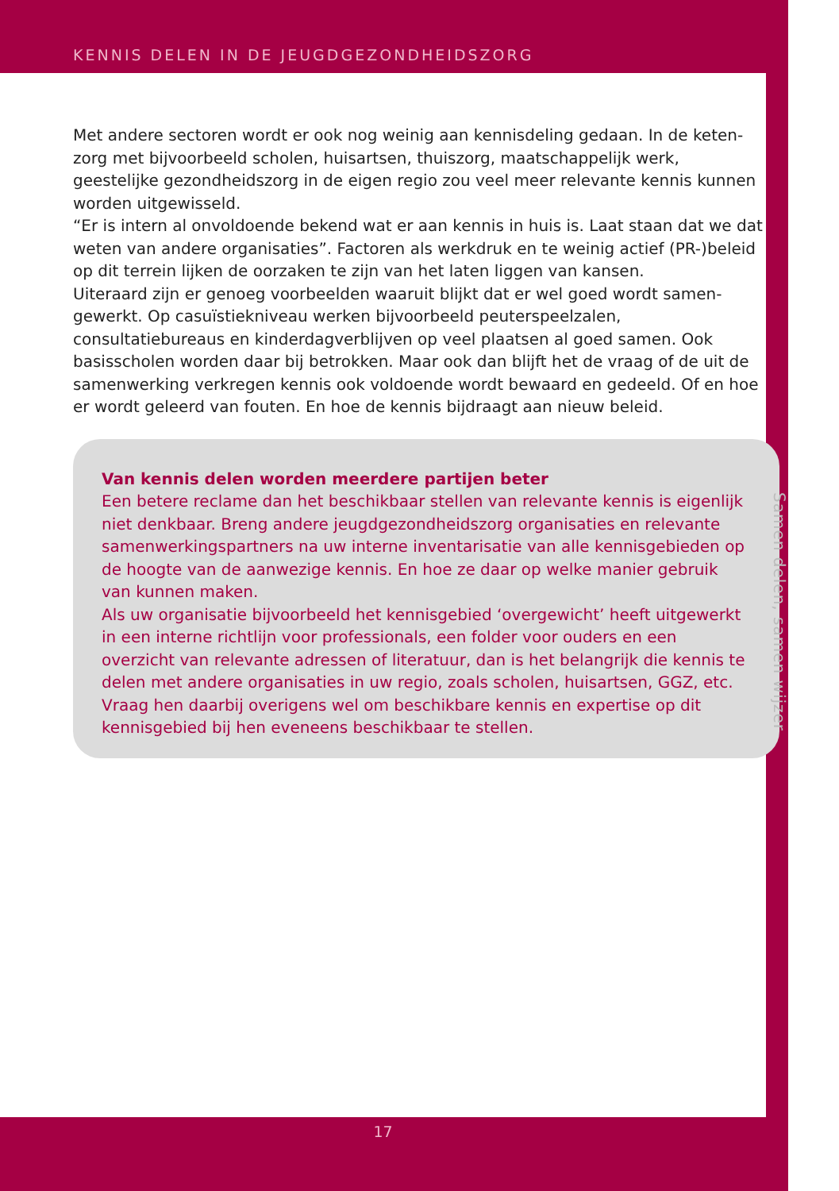KENNIS DELEN IN DE JEUGDGEZONDHEIDSZORG
Met andere sectoren wordt er ook nog weinig aan kennisdeling gedaan. In de keten-zorg met bijvoorbeeld scholen, huisartsen, thuiszorg, maatschappelijk werk, geestelijke gezondheidszorg in de eigen regio zou veel meer relevante kennis kunnen worden uitgewisseld.
“Er is intern al onvoldoende bekend wat er aan kennis in huis is. Laat staan dat we dat weten van andere organisaties”. Factoren als werkdruk en te weinig actief (PR-)beleid op dit terrein lijken de oorzaken te zijn van het laten liggen van kansen.
Uiteraard zijn er genoeg voorbeelden waaruit blijkt dat er wel goed wordt samen-gewerkt. Op casuïstiekniveau werken bijvoorbeeld peuterspeelzalen, consultatiebureaus en kinderdagverblijven op veel plaatsen al goed samen. Ook basisscholen worden daar bij betrokken. Maar ook dan blijft het de vraag of de uit de samenwerking verkregen kennis ook voldoende wordt bewaard en gedeeld. Of en hoe er wordt geleerd van fouten. En hoe de kennis bijdraagt aan nieuw beleid.
Van kennis delen worden meerdere partijen beter
Een betere reclame dan het beschikbaar stellen van relevante kennis is eigenlijk niet denkbaar. Breng andere jeugdgezondheidszorg organisaties en relevante samenwerkingspartners na uw interne inventarisatie van alle kennisgebieden op de hoogte van de aanwezige kennis. En hoe ze daar op welke manier gebruik van kunnen maken.
Als uw organisatie bijvoorbeeld het kennisgebied ‘overgewicht’ heeft uitgewerkt in een interne richtlijn voor professionals, een folder voor ouders en een overzicht van relevante adressen of literatuur, dan is het belangrijk die kennis te delen met andere organisaties in uw regio, zoals scholen, huisartsen, GGZ, etc. Vraag hen daarbij overigens wel om beschikbare kennis en expertise op dit kennisgebied bij hen eveneens beschikbaar te stellen.
Samen delen, samen wijzer
17